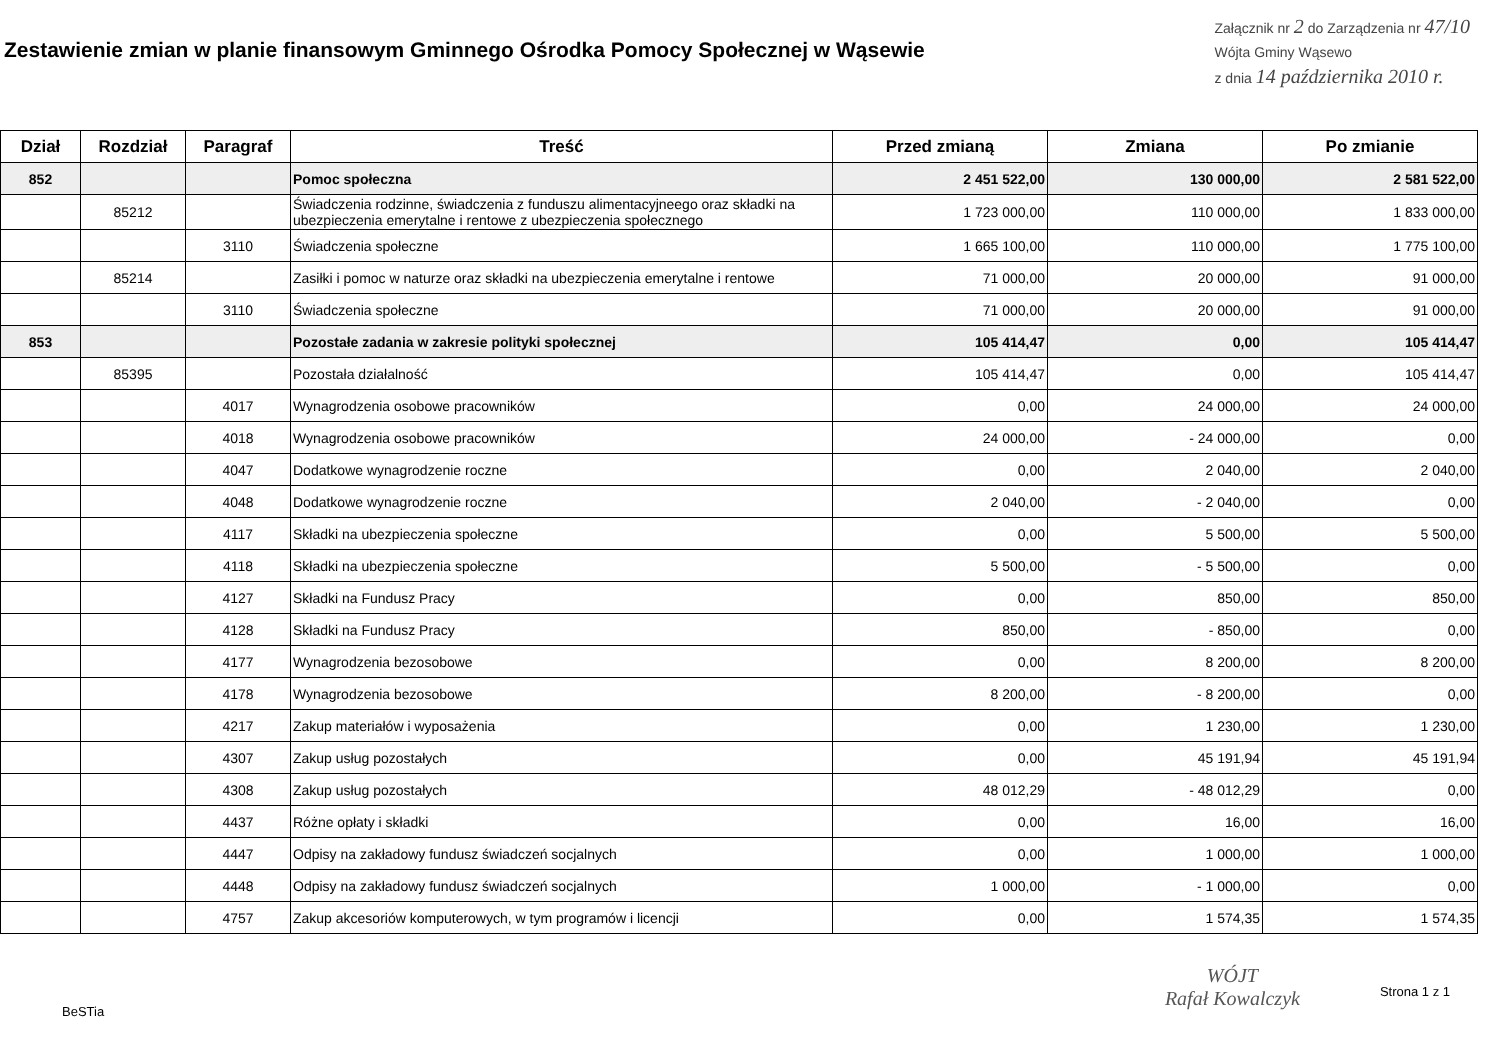Zestawienie zmian w planie finansowym Gminnego Ośrodka Pomocy Społecznej w Wąsewie
Załącznik nr 2 do Zarządzenia nr 47/10
Wójta Gminy Wąsewo
z dnia 14 października 2010 r.
| Dział | Rozdział | Paragraf | Treść | Przed zmianą | Zmiana | Po zmianie |
| --- | --- | --- | --- | --- | --- | --- |
| 852 | | | Pomoc społeczna | 2 451 522,00 | 130 000,00 | 2 581 522,00 |
| | 85212 | | Świadczenia rodzinne, świadczenia z funduszu alimentacyjneego oraz składki na ubezpieczenia emerytalne i rentowe z ubezpieczenia społecznego | 1 723 000,00 | 110 000,00 | 1 833 000,00 |
| | | 3110 | Świadczenia społeczne | 1 665 100,00 | 110 000,00 | 1 775 100,00 |
| | 85214 | | Zasiłki i pomoc w naturze oraz składki na ubezpieczenia emerytalne i rentowe | 71 000,00 | 20 000,00 | 91 000,00 |
| | | 3110 | Świadczenia społeczne | 71 000,00 | 20 000,00 | 91 000,00 |
| 853 | | | Pozostałe zadania w zakresie polityki społecznej | 105 414,47 | 0,00 | 105 414,47 |
| | 85395 | | Pozostała działalność | 105 414,47 | 0,00 | 105 414,47 |
| | | 4017 | Wynagrodzenia osobowe pracowników | 0,00 | 24 000,00 | 24 000,00 |
| | | 4018 | Wynagrodzenia osobowe pracowników | 24 000,00 | - 24 000,00 | 0,00 |
| | | 4047 | Dodatkowe wynagrodzenie roczne | 0,00 | 2 040,00 | 2 040,00 |
| | | 4048 | Dodatkowe wynagrodzenie roczne | 2 040,00 | - 2 040,00 | 0,00 |
| | | 4117 | Składki na ubezpieczenia społeczne | 0,00 | 5 500,00 | 5 500,00 |
| | | 4118 | Składki na ubezpieczenia społeczne | 5 500,00 | - 5 500,00 | 0,00 |
| | | 4127 | Składki na Fundusz Pracy | 0,00 | 850,00 | 850,00 |
| | | 4128 | Składki na Fundusz Pracy | 850,00 | - 850,00 | 0,00 |
| | | 4177 | Wynagrodzenia bezosobowe | 0,00 | 8 200,00 | 8 200,00 |
| | | 4178 | Wynagrodzenia bezosobowe | 8 200,00 | - 8 200,00 | 0,00 |
| | | 4217 | Zakup materiałów i wyposażenia | 0,00 | 1 230,00 | 1 230,00 |
| | | 4307 | Zakup usług pozostałych | 0,00 | 45 191,94 | 45 191,94 |
| | | 4308 | Zakup usług pozostałych | 48 012,29 | - 48 012,29 | 0,00 |
| | | 4437 | Różne opłaty i składki | 0,00 | 16,00 | 16,00 |
| | | 4447 | Odpisy na zakładowy fundusz świadczeń socjalnych | 0,00 | 1 000,00 | 1 000,00 |
| | | 4448 | Odpisy na zakładowy fundusz świadczeń socjalnych | 1 000,00 | - 1 000,00 | 0,00 |
| | | 4757 | Zakup akcesoriów komputerowych, w tym programów i licencji | 0,00 | 1 574,35 | 1 574,35 |
BeSTia
WÓJT
Rafał Kowalczyk
Strona 1 z 1